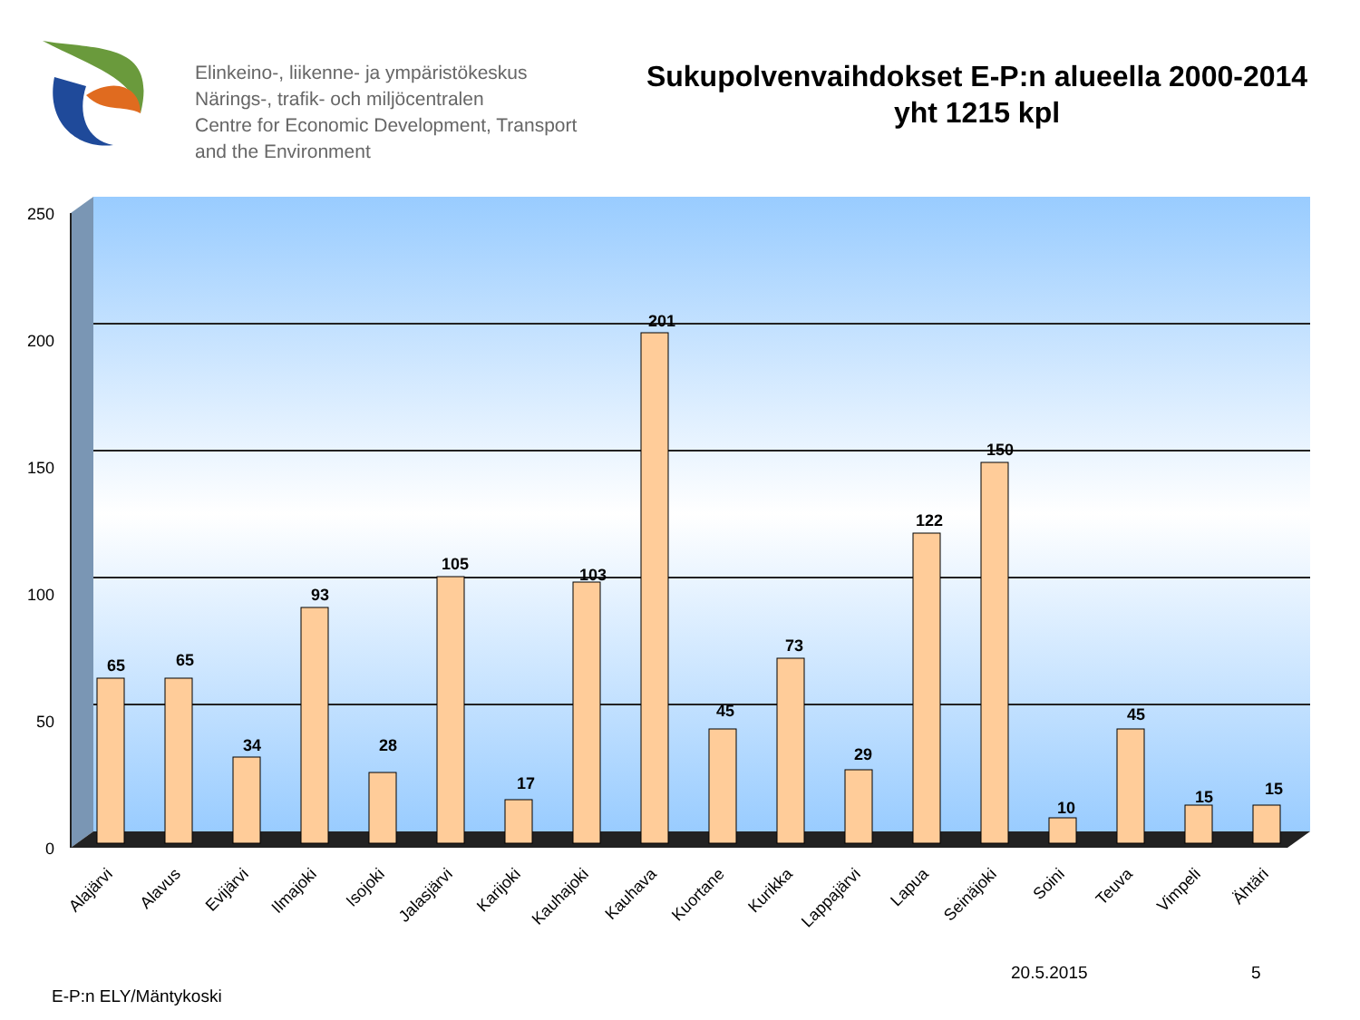Elinkeino-, liikenne- ja ympäristökeskus
Närings-, trafik- och miljöcentralen
Centre for Economic Development, Transport and the Environment
Sukupolvenvaihdokset E-P:n alueella 2000-2014
yht 1215 kpl
250
200
150
100
50
0
65
65
34
93
28
105
17
103
201
45
73
29
122
150
10
45
15
15
Alajärvi
Alavus
Evijärvi
Ilmajoki
Isojoki
Jalasjärvi
Karijoki
Kauhajoki
Kauhava
Kuortane
Kurikka
Lappajärvi
Lapua
Seinäjoki
Soini
Teuva
Vimpeli
Ähtäri
20.5.2015 5
E-P:n ELY/Mäntykoski